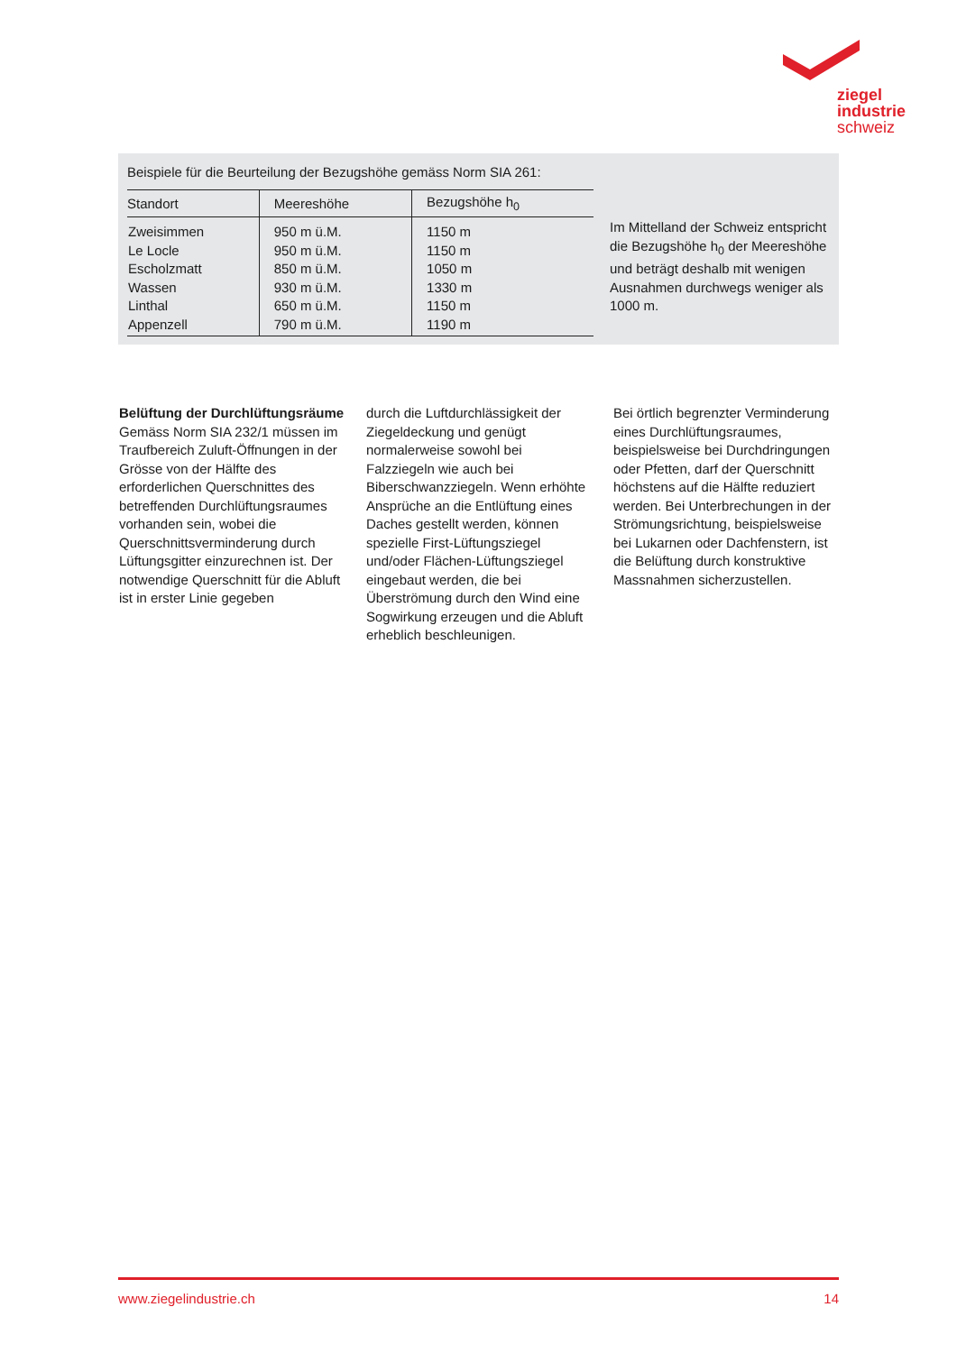ziegel
industrie
schweiz
Beispiele für die Beurteilung der Bezugshöhe gemäss Norm SIA 261:
| Standort | Meereshöhe | Bezugshöhe h<sub>0</sub> |
| --- | --- | --- |
| Zweisimmen Le Locle Escholzmatt Wassen Linthal Appenzell | 950 m ü.M. 950 m ü.M. 850 m ü.M. 930 m ü.M. 650 m ü.M. 790 m ü.M. | 1150 m 1150 m 1050 m 1330 m 1150 m 1190 m |
Im Mittelland der Schweiz entspricht die Bezugshöhe h<sub>0</sub> der Meereshöhe und beträgt deshalb mit wenigen Ausnahmen durchwegs weniger als 1000 m.
Belüftung der Durchlüftungsräume
Gemäss Norm SIA 232/1 müssen im Traufbereich Zuluft-Öffnungen in der Grösse von der Hälfte des erforderlichen Querschnittes des betreffenden Durchlüftungsraumes vorhanden sein, wobei die Querschnittsverminderung durch Lüftungsgitter einzurechnen ist. Der notwendige Querschnitt für die Abluft ist in erster Linie gegeben
durch die Luftdurchlässigkeit der Ziegeldeckung und genügt normalerweise sowohl bei Falzziegeln wie auch bei Biberschwanzziegeln. Wenn erhöhte Ansprüche an die Entlüftung eines Daches gestellt werden, können spezielle First-Lüftungsziegel und/oder Flächen-Lüftungsziegel eingebaut werden, die bei Überströmung durch den Wind eine Sogwirkung erzeugen und die Abluft erheblich beschleunigen.
Bei örtlich begrenzter Verminderung eines Durchlüftungsraumes, beispielsweise bei Durchdringungen oder Pfetten, darf der Querschnitt höchstens auf die Hälfte reduziert werden. Bei Unterbrechungen in der Strömungsrichtung, beispielsweise bei Lukarnen oder Dachfenstern, ist die Belüftung durch konstruktive Massnahmen sicherzustellen.
www.ziegelindustrie.ch 14